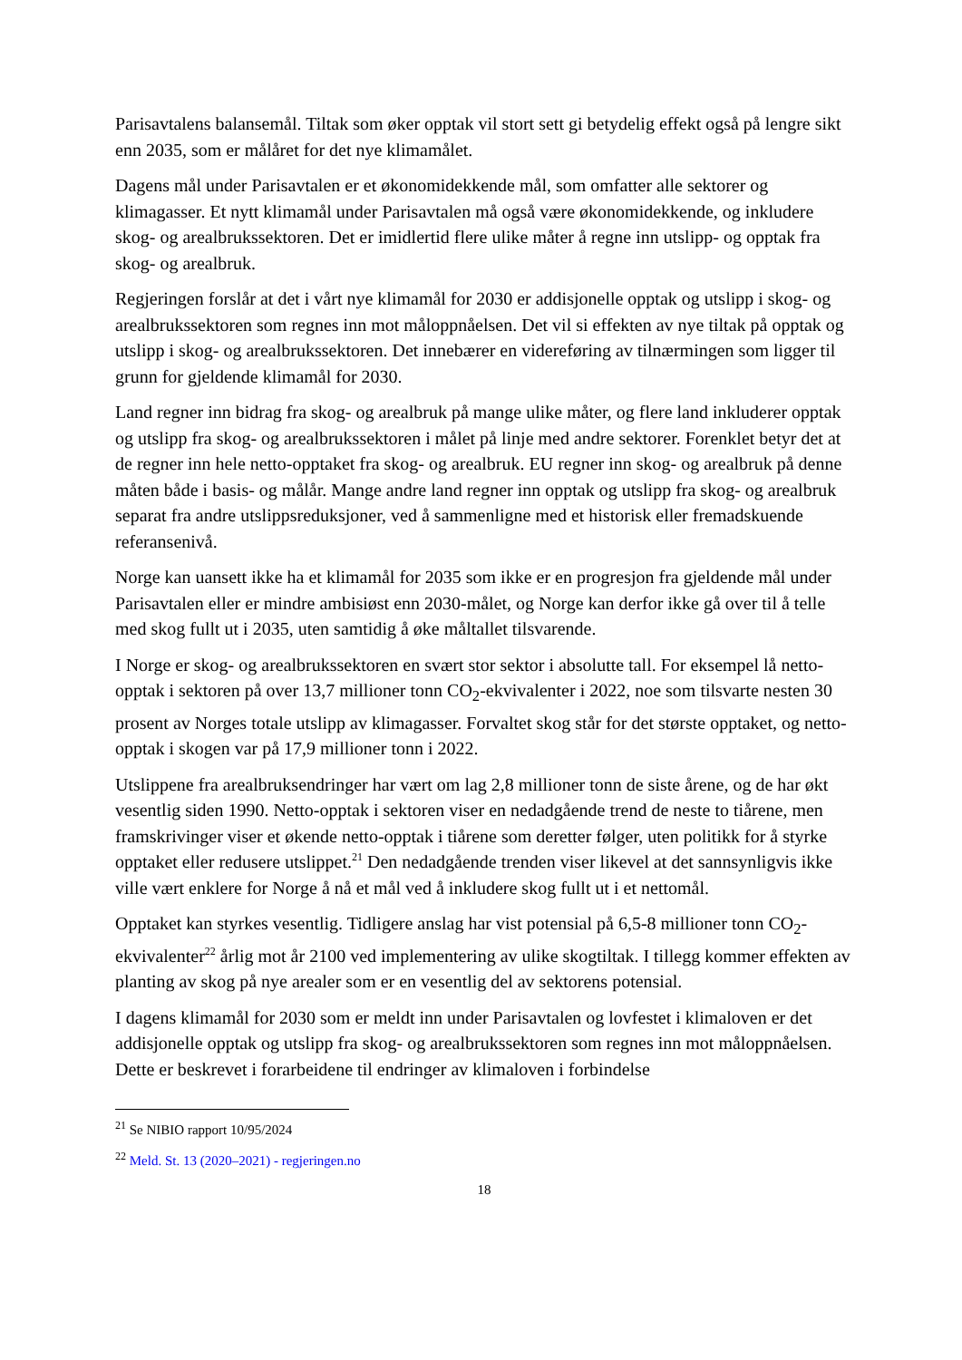Parisavtalens balansemål. Tiltak som øker opptak vil stort sett gi betydelig effekt også på lengre sikt enn 2035, som er målåret for det nye klimamålet.
Dagens mål under Parisavtalen er et økonomidekkende mål, som omfatter alle sektorer og klimagasser. Et nytt klimamål under Parisavtalen må også være økonomidekkende, og inkludere skog- og arealbrukssektoren. Det er imidlertid flere ulike måter å regne inn utslipp- og opptak fra skog- og arealbruk.
Regjeringen forslår at det i vårt nye klimamål for 2030 er addisjonelle opptak og utslipp i skog- og arealbrukssektoren som regnes inn mot måloppnåelsen. Det vil si effekten av nye tiltak på opptak og utslipp i skog- og arealbrukssektoren. Det innebærer en videreføring av tilnærmingen som ligger til grunn for gjeldende klimamål for 2030.
Land regner inn bidrag fra skog- og arealbruk på mange ulike måter, og flere land inkluderer opptak og utslipp fra skog- og arealbrukssektoren i målet på linje med andre sektorer. Forenklet betyr det at de regner inn hele netto-opptaket fra skog- og arealbruk. EU regner inn skog- og arealbruk på denne måten både i basis- og målår. Mange andre land regner inn opptak og utslipp fra skog- og arealbruk separat fra andre utslippsreduksjoner, ved å sammenligne med et historisk eller fremadskuende referansenivå.
Norge kan uansett ikke ha et klimamål for 2035 som ikke er en progresjon fra gjeldende mål under Parisavtalen eller er mindre ambisiøst enn 2030-målet, og Norge kan derfor ikke gå over til å telle med skog fullt ut i 2035, uten samtidig å øke måltallet tilsvarende.
I Norge er skog- og arealbrukssektoren en svært stor sektor i absolutte tall. For eksempel lå netto-opptak i sektoren på over 13,7 millioner tonn CO<sub>2</sub>-ekvivalenter i 2022, noe som tilsvarte nesten 30 prosent av Norges totale utslipp av klimagasser. Forvaltet skog står for det største opptaket, og netto-opptak i skogen var på 17,9 millioner tonn i 2022.
Utslippene fra arealbruksendringer har vært om lag 2,8 millioner tonn de siste årene, og de har økt vesentlig siden 1990. Netto-opptak i sektoren viser en nedadgående trend de neste to tiårene, men framskrivinger viser et økende netto-opptak i tiårene som deretter følger, uten politikk for å styrke opptaket eller redusere utslippet.<sup>21</sup> Den nedadgående trenden viser likevel at det sannsynligvis ikke ville vært enklere for Norge å nå et mål ved å inkludere skog fullt ut i et nettomål.
Opptaket kan styrkes vesentlig. Tidligere anslag har vist potensial på 6,5-8 millioner tonn CO<sub>2</sub>-ekvivalenter<sup>22</sup> årlig mot år 2100 ved implementering av ulike skogtiltak. I tillegg kommer effekten av planting av skog på nye arealer som er en vesentlig del av sektorens potensial.
I dagens klimamål for 2030 som er meldt inn under Parisavtalen og lovfestet i klimaloven er det addisjonelle opptak og utslipp fra skog- og arealbrukssektoren som regnes inn mot måloppnåelsen. Dette er beskrevet i forarbeidene til endringer av klimaloven i forbindelse
<sup>21</sup> Se NIBIO rapport 10/95/2024
<sup>22</sup> Meld. St. 13 (2020–2021) - regjeringen.no
18